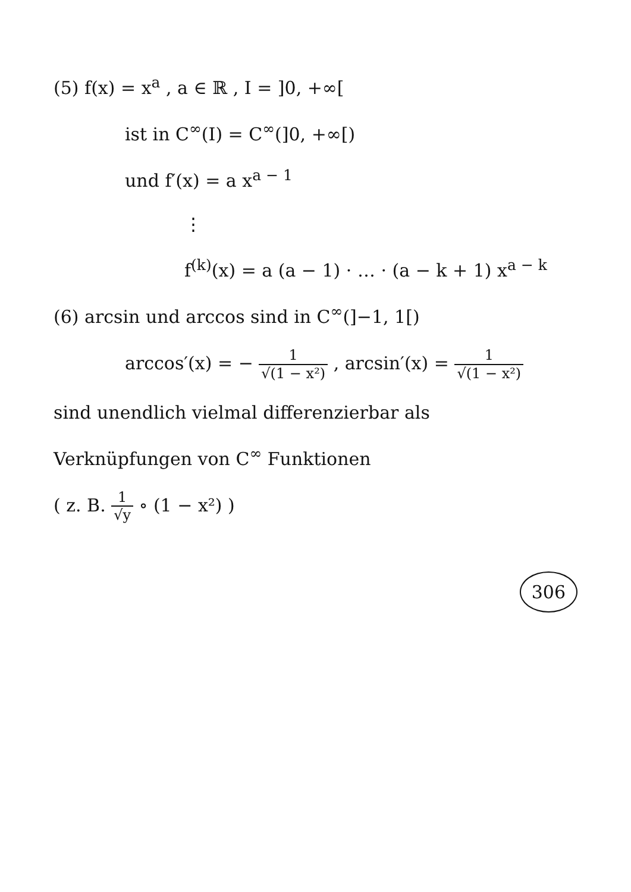(5) f(x) = x<sup>a</sup> , a ∈ ℝ , I = ]0, +∞[
ist in C<sup>∞</sup>(I) = C<sup>∞</sup>(]0, +∞[)
und f′(x) = a x<sup>a − 1</sup>
⋮
f<sup>(k)</sup>(x) = a (a − 1) · … · (a − k + 1) x<sup>a − k</sup>
(6) arcsin und arccos sind in C<sup>∞</sup>(]−1, 1[)
arccos′(x) = − 1 √(1 − x²) , arcsin′(x) = 1 √(1 − x²)
sind unendlich vielmal differenzierbar als
Verknüpfungen von C<sup>∞</sup> Funktionen
( z. B. 1 √y ∘ (1 − x²) )
306